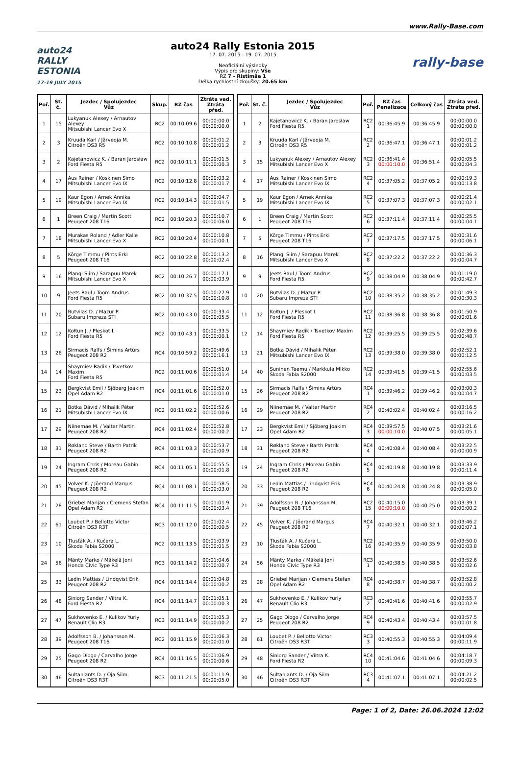www.Rally-Base.com
auto24
RALLY
ESTONIA
17-19 JULY 2015
auto24 Rally Estonia 2015
17. 07. 2015 - 19. 07. 2015
Neoficiální výsledky
Výpis pro skupiny: Vše
RZ 7 - Ristimäe 1
Délka rychlostní zkoušky: 20.65 km
rally-base
| Poř. | St. č. | Jezdec / Spolujezdec Vůz | Skup. | RZ čas | Ztráta ved. Ztráta před. |
| --- | --- | --- | --- | --- | --- |
| 1 | 15 | Lukyanuk Alexey / Arnautov Alexey Mitsubishi Lancer Evo X | RC2 | 00:10:09.6 | 00:00:00.0 00:00:00.0 |
| 2 | 3 | Kruuda Karl / Järveoja M. Citroën DS3 R5 | RC2 | 00:10:10.8 | 00:00:01.2 00:00:01.2 |
| 3 | 2 | Kajetanowicz K. / Baran Jarosław Ford Fiesta R5 | RC2 | 00:10:11.1 | 00:00:01.5 00:00:00.3 |
| 4 | 17 | Aus Rainer / Koskinen Simo Mitsubishi Lancer Evo IX | RC2 | 00:10:12.8 | 00:00:03.2 00:00:01.7 |
| 5 | 19 | Kaur Egon / Arnek Annika Mitsubishi Lancer Evo IX | RC2 | 00:10:14.3 | 00:00:04.7 00:00:01.5 |
| 6 | 1 | Breen Craig / Martin Scott Peugeot 208 T16 | RC2 | 00:10:20.3 | 00:00:10.7 00:00:06.0 |
| 7 | 18 | Murakas Roland / Adler Kalle Mitsubishi Lancer Evo X | RC2 | 00:10:20.4 | 00:00:10.8 00:00:00.1 |
| 8 | 5 | Kõrge Timmu / Pints Erki Peugeot 208 T16 | RC2 | 00:10:22.8 | 00:00:13.2 00:00:02.4 |
| 9 | 16 | Plangi Siim / Sarapuu Marek Mitsubishi Lancer Evo X | RC2 | 00:10:26.7 | 00:00:17.1 00:00:03.9 |
| 10 | 9 | Jeets Raul / Toom Andrus Ford Fiesta R5 | RC2 | 00:10:37.5 | 00:00:27.9 00:00:10.8 |
| 11 | 20 | Butvilas D. / Mazur P. Subaru Impreza STI | RC2 | 00:10:43.0 | 00:00:33.4 00:00:05.5 |
| 12 | 12 | Kołtun J. / Pleskot I. Ford Fiesta R5 | RC2 | 00:10:43.1 | 00:00:33.5 00:00:00.1 |
| 13 | 26 | Sirmacis Ralfs / Šimins Artūrs Peugeot 208 R2 | RC4 | 00:10:59.2 | 00:00:49.6 00:00:16.1 |
| 14 | 14 | Shaymiev Radik / Tsvetkov Maxim Ford Fiesta R5 | RC2 | 00:11:00.6 | 00:00:51.0 00:00:01.4 |
| 15 | 23 | Bergkvist Emil / Sjöberg Joakim Opel Adam R2 | RC4 | 00:11:01.6 | 00:00:52.0 00:00:01.0 |
| 16 | 21 | Botka Dávid / Mihalik Péter Mitsubishi Lancer Evo IX | RC2 | 00:11:02.2 | 00:00:52.6 00:00:00.6 |
| 17 | 29 | Niinemäe M. / Valter Martin Peugeot 208 R2 | RC4 | 00:11:02.4 | 00:00:52.8 00:00:00.2 |
| 18 | 31 | Røkland Steve / Barth Patrik Peugeot 208 R2 | RC4 | 00:11:03.3 | 00:00:53.7 00:00:00.9 |
| 19 | 24 | Ingram Chris / Moreau Gabin Peugeot 208 R2 | RC4 | 00:11:05.1 | 00:00:55.5 00:00:01.8 |
| 20 | 45 | Volver K. / Jõerand Margus Peugeot 208 R2 | RC4 | 00:11:08.1 | 00:00:58.5 00:00:03.0 |
| 21 | 28 | Griebel Marijan / Clemens Stefan Opel Adam R2 | RC4 | 00:11:11.5 | 00:01:01.9 00:00:03.4 |
| 22 | 61 | Loubet P. / Bellotto Victor Citroën DS3 R3T | RC3 | 00:11:12.0 | 00:01:02.4 00:00:00.5 |
| 23 | 10 | Tlusťák A. / Kučera L. Škoda Fabia S2000 | RC2 | 00:11:13.5 | 00:01:03.9 00:00:01.5 |
| 24 | 56 | Mänty Marko / Mäkelä Joni Honda Civic Type R3 | RC3 | 00:11:14.2 | 00:01:04.6 00:00:00.7 |
| 25 | 33 | Ledin Mattias / Lindqvist Erik Peugeot 208 R2 | RC4 | 00:11:14.4 | 00:01:04.8 00:00:00.2 |
| 26 | 48 | Siniorg Sander / Viitra K. Ford Fiesta R2 | RC4 | 00:11:14.7 | 00:01:05.1 00:00:00.3 |
| 27 | 47 | Sukhovenko E. / Kulikov Yuriy Renault Clio R3 | RC3 | 00:11:14.9 | 00:01:05.3 00:00:00.2 |
| 28 | 39 | Adolfsson B. / Johansson M. Peugeot 208 T16 | RC2 | 00:11:15.9 | 00:01:06.3 00:00:01.0 |
| 29 | 25 | Gago Diogo / Carvalho Jorge Peugeot 208 R2 | RC4 | 00:11:16.5 | 00:01:06.9 00:00:00.6 |
| 30 | 46 | Sultanjants D. / Oja Siim Citroën DS3 R3T | RC3 | 00:11:21.5 | 00:01:11.9 00:00:05.0 |
| Poř. | St. č. | Jezdec / Spolujezdec Vůz | Poř. | RZ čas Penalizace | Celkový čas | Ztráta ved. Ztráta před. |
| --- | --- | --- | --- | --- | --- | --- |
| 1 | 2 | Kajetanowicz K. / Baran Jarosław Ford Fiesta R5 | RC2 1 | 00:36:45.9 | 00:36:45.9 | 00:00:00.0 00:00:00.0 |
| 2 | 3 | Kruuda Karl / Järveoja M. Citroën DS3 R5 | RC2 2 | 00:36:47.1 | 00:36:47.1 | 00:00:01.2 00:00:01.2 |
| 3 | 15 | Lukyanuk Alexey / Arnautov Alexey Mitsubishi Lancer Evo X | RC2 3 | 00:36:41.4 00:00:10.0 | 00:36:51.4 | 00:00:05.5 00:00:04.3 |
| 4 | 17 | Aus Rainer / Koskinen Simo Mitsubishi Lancer Evo IX | RC2 4 | 00:37:05.2 | 00:37:05.2 | 00:00:19.3 00:00:13.8 |
| 5 | 19 | Kaur Egon / Arnek Annika Mitsubishi Lancer Evo IX | RC2 5 | 00:37:07.3 | 00:37:07.3 | 00:00:21.4 00:00:02.1 |
| 6 | 1 | Breen Craig / Martin Scott Peugeot 208 T16 | RC2 6 | 00:37:11.4 | 00:37:11.4 | 00:00:25.5 00:00:04.1 |
| 7 | 5 | Kõrge Timmu / Pints Erki Peugeot 208 T16 | RC2 7 | 00:37:17.5 | 00:37:17.5 | 00:00:31.6 00:00:06.1 |
| 8 | 16 | Plangi Siim / Sarapuu Marek Mitsubishi Lancer Evo X | RC2 8 | 00:37:22.2 | 00:37:22.2 | 00:00:36.3 00:00:04.7 |
| 9 | 9 | Jeets Raul / Toom Andrus Ford Fiesta R5 | RC2 9 | 00:38:04.9 | 00:38:04.9 | 00:01:19.0 00:00:42.7 |
| 10 | 20 | Butvilas D. / Mazur P. Subaru Impreza STI | RC2 10 | 00:38:35.2 | 00:38:35.2 | 00:01:49.3 00:00:30.3 |
| 11 | 12 | Kołtun J. / Pleskot I. Ford Fiesta R5 | RC2 11 | 00:38:36.8 | 00:38:36.8 | 00:01:50.9 00:00:01.6 |
| 12 | 14 | Shaymiev Radik / Tsvetkov Maxim Ford Fiesta R5 | RC2 12 | 00:39:25.5 | 00:39:25.5 | 00:02:39.6 00:00:48.7 |
| 13 | 21 | Botka Dávid / Mihalik Péter Mitsubishi Lancer Evo IX | RC2 13 | 00:39:38.0 | 00:39:38.0 | 00:02:52.1 00:00:12.5 |
| 14 | 40 | Suninen Teemu / Markkula Mikko Škoda Fabia S2000 | RC2 14 | 00:39:41.5 | 00:39:41.5 | 00:02:55.6 00:00:03.5 |
| 15 | 26 | Sirmacis Ralfs / Šimins Artūrs Peugeot 208 R2 | RC4 1 | 00:39:46.2 | 00:39:46.2 | 00:03:00.3 00:00:04.7 |
| 16 | 29 | Niinemäe M. / Valter Martin Peugeot 208 R2 | RC4 2 | 00:40:02.4 | 00:40:02.4 | 00:03:16.5 00:00:16.2 |
| 17 | 23 | Bergkvist Emil / Sjöberg Joakim Opel Adam R2 | RC4 3 | 00:39:57.5 00:00:10.0 | 00:40:07.5 | 00:03:21.6 00:00:05.1 |
| 18 | 31 | Røkland Steve / Barth Patrik Peugeot 208 R2 | RC4 4 | 00:40:08.4 | 00:40:08.4 | 00:03:22.5 00:00:00.9 |
| 19 | 24 | Ingram Chris / Moreau Gabin Peugeot 208 R2 | RC4 5 | 00:40:19.8 | 00:40:19.8 | 00:03:33.9 00:00:11.4 |
| 20 | 33 | Ledin Mattias / Lindqvist Erik Peugeot 208 R2 | RC4 6 | 00:40:24.8 | 00:40:24.8 | 00:03:38.9 00:00:05.0 |
| 21 | 39 | Adolfsson B. / Johansson M. Peugeot 208 T16 | RC2 15 | 00:40:15.0 00:00:10.0 | 00:40:25.0 | 00:03:39.1 00:00:00.2 |
| 22 | 45 | Volver K. / Jõerand Margus Peugeot 208 R2 | RC4 7 | 00:40:32.1 | 00:40:32.1 | 00:03:46.2 00:00:07.1 |
| 23 | 10 | Tlusťák A. / Kučera L. Škoda Fabia S2000 | RC2 16 | 00:40:35.9 | 00:40:35.9 | 00:03:50.0 00:00:03.8 |
| 24 | 56 | Mänty Marko / Mäkelä Joni Honda Civic Type R3 | RC3 1 | 00:40:38.5 | 00:40:38.5 | 00:03:52.6 00:00:02.6 |
| 25 | 28 | Griebel Marijan / Clemens Stefan Opel Adam R2 | RC4 8 | 00:40:38.7 | 00:40:38.7 | 00:03:52.8 00:00:00.2 |
| 26 | 47 | Sukhovenko E. / Kulikov Yuriy Renault Clio R3 | RC3 2 | 00:40:41.6 | 00:40:41.6 | 00:03:55.7 00:00:02.9 |
| 27 | 25 | Gago Diogo / Carvalho Jorge Peugeot 208 R2 | RC4 9 | 00:40:43.4 | 00:40:43.4 | 00:03:57.5 00:00:01.8 |
| 28 | 61 | Loubet P. / Bellotto Victor Citroën DS3 R3T | RC3 3 | 00:40:55.3 | 00:40:55.3 | 00:04:09.4 00:00:11.9 |
| 29 | 48 | Siniorg Sander / Viitra K. Ford Fiesta R2 | RC4 10 | 00:41:04.6 | 00:41:04.6 | 00:04:18.7 00:00:09.3 |
| 30 | 46 | Sultanjants D. / Oja Siim Citroën DS3 R3T | RC3 4 | 00:41:07.1 | 00:41:07.1 | 00:04:21.2 00:00:02.5 |
Page: 1 of 2, Date: 26.06.2024 12:02